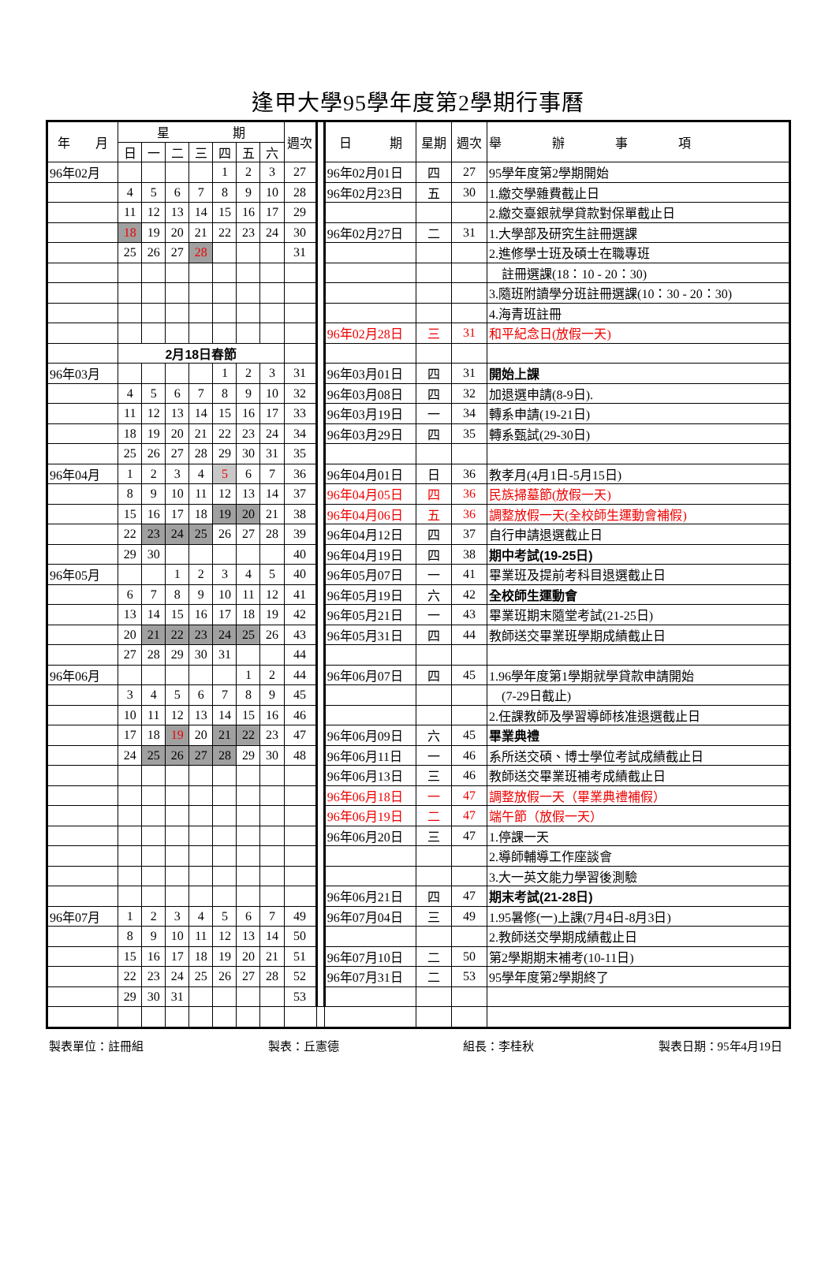逢甲大學95學年度第2學期行事曆
| 年 月 | 星 期 | | | | | | | 週次 | | 日 期 | 星期 | 週次 | 舉 辦 事 項 |
| | 日 | 一 | 二 | 三 | 四 | 五 | 六 | | | | | | |
| 96年02月 | | | | | 1 | 2 | 3 | 27 | | 96年02月01日 | 四 | 27 | 95學年度第2學期開始 |
| | 4 | 5 | 6 | 7 | 8 | 9 | 10 | 28 | | 96年02月23日 | 五 | 30 | 1.繳交學雜費截止日 |
| | 11 | 12 | 13 | 14 | 15 | 16 | 17 | 29 | | | | | 2.繳交臺銀就學貸款對保單截止日 |
| | 18 | 19 | 20 | 21 | 22 | 23 | 24 | 30 | | 96年02月27日 | 二 | 31 | 1.大學部及研究生註冊選課 |
| | 25 | 26 | 27 | 28 | | | | 31 | | | | | 2.進修學士班及碩士在職專班 |
| | | | | | | | | | | | | | 註冊選課(18：10 - 20：30) |
| | | | | | | | | | | | | | 3.隨班附讀學分班註冊選課(10：30 - 20：30) |
| | | | | | | | | | | | | | 4.海青班註冊 |
| | | | | | | | | | | 96年02月28日 | 三 | 31 | 和平紀念日(放假一天) |
| | 2月18日春節 | | | | | | | | | | | | |
| 96年03月 | | | | | 1 | 2 | 3 | 31 | | 96年03月01日 | 四 | 31 | 開始上課 |
| | 4 | 5 | 6 | 7 | 8 | 9 | 10 | 32 | | 96年03月08日 | 四 | 32 | 加退選申請(8-9日). |
| | 11 | 12 | 13 | 14 | 15 | 16 | 17 | 33 | | 96年03月19日 | 一 | 34 | 轉系申請(19-21日) |
| | 18 | 19 | 20 | 21 | 22 | 23 | 24 | 34 | | 96年03月29日 | 四 | 35 | 轉系甄試(29-30日) |
| | 25 | 26 | 27 | 28 | 29 | 30 | 31 | 35 | | | | | |
| 96年04月 | 1 | 2 | 3 | 4 | 5 | 6 | 7 | 36 | | 96年04月01日 | 日 | 36 | 教孝月(4月1日-5月15日) |
| | 8 | 9 | 10 | 11 | 12 | 13 | 14 | 37 | | 96年04月05日 | 四 | 36 | 民族掃墓節(放假一天) |
| | 15 | 16 | 17 | 18 | 19 | 20 | 21 | 38 | | 96年04月06日 | 五 | 36 | 調整放假一天(全校師生運動會補假) |
| | 22 | 23 | 24 | 25 | 26 | 27 | 28 | 39 | | 96年04月12日 | 四 | 37 | 自行申請退選截止日 |
| | 29 | 30 | | | | | | 40 | | 96年04月19日 | 四 | 38 | 期中考試(19-25日) |
| 96年05月 | | | 1 | 2 | 3 | 4 | 5 | 40 | | 96年05月07日 | 一 | 41 | 畢業班及提前考科目退選截止日 |
| | 6 | 7 | 8 | 9 | 10 | 11 | 12 | 41 | | 96年05月19日 | 六 | 42 | 全校師生運動會 |
| | 13 | 14 | 15 | 16 | 17 | 18 | 19 | 42 | | 96年05月21日 | 一 | 43 | 畢業班期末隨堂考試(21-25日) |
| | 20 | 21 | 22 | 23 | 24 | 25 | 26 | 43 | | 96年05月31日 | 四 | 44 | 教師送交畢業班學期成績截止日 |
| | 27 | 28 | 29 | 30 | 31 | | | 44 | | | | | |
| 96年06月 | | | | | | 1 | 2 | 44 | | 96年06月07日 | 四 | 45 | 1.96學年度第1學期就學貸款申請開始 |
| | 3 | 4 | 5 | 6 | 7 | 8 | 9 | 45 | | | | | (7-29日截止) |
| | 10 | 11 | 12 | 13 | 14 | 15 | 16 | 46 | | | | | 2.任課教師及學習導師核准退選截止日 |
| | 17 | 18 | 19 | 20 | 21 | 22 | 23 | 47 | | 96年06月09日 | 六 | 45 | 畢業典禮 |
| | 24 | 25 | 26 | 27 | 28 | 29 | 30 | 48 | | 96年06月11日 | 一 | 46 | 系所送交碩、博士學位考試成績截止日 |
| | | | | | | | | | | 96年06月13日 | 三 | 46 | 教師送交畢業班補考成績截止日 |
| | | | | | | | | | | 96年06月18日 | 一 | 47 | 調整放假一天（畢業典禮補假） |
| | | | | | | | | | | 96年06月19日 | 二 | 47 | 端午節（放假一天） |
| | | | | | | | | | | 96年06月20日 | 三 | 47 | 1.停課一天 |
| | | | | | | | | | | | | | 2.導師輔導工作座談會 |
| | | | | | | | | | | | | | 3.大一英文能力學習後測驗 |
| | | | | | | | | | | 96年06月21日 | 四 | 47 | 期末考試(21-28日) |
| 96年07月 | 1 | 2 | 3 | 4 | 5 | 6 | 7 | 49 | | 96年07月04日 | 三 | 49 | 1.95暑修(一)上課(7月4日-8月3日) |
| | 8 | 9 | 10 | 11 | 12 | 13 | 14 | 50 | | | | | 2.教師送交學期成績截止日 |
| | 15 | 16 | 17 | 18 | 19 | 20 | 21 | 51 | | 96年07月10日 | 二 | 50 | 第2學期期末補考(10-11日) |
| | 22 | 23 | 24 | 25 | 26 | 27 | 28 | 52 | | 96年07月31日 | 二 | 53 | 95學年度第2學期終了 |
| | 29 | 30 | 31 | | | | | 53 | | | | | |
製表單位：註冊組 製表：丘憲德 組長：李桂秋 製表日期：95年4月19日